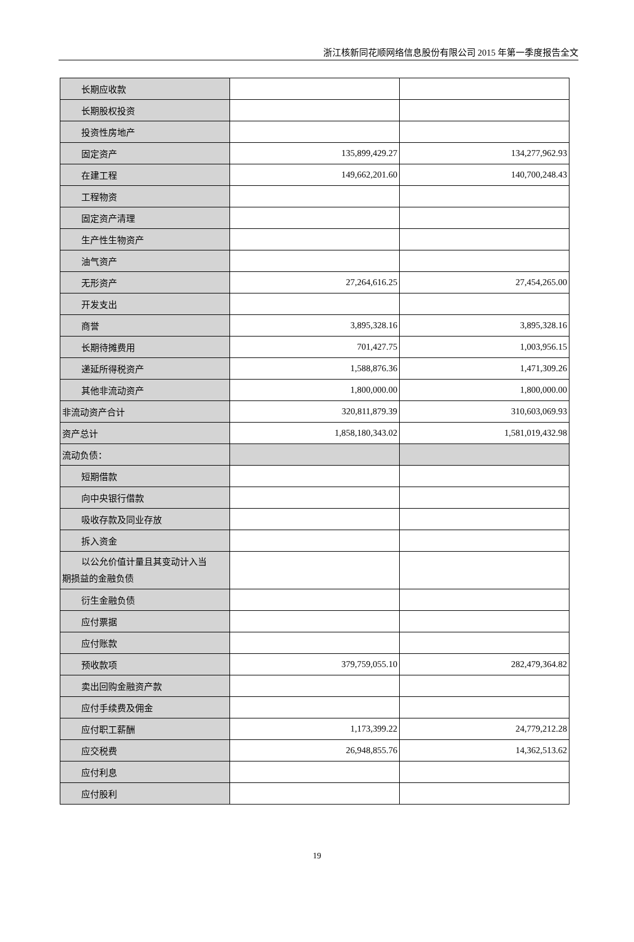浙江核新同花顺网络信息股份有限公司 2015 年第一季度报告全文
| 长期应收款 | | |
| 长期股权投资 | | |
| 投资性房地产 | | |
| 固定资产 | 135,899,429.27 | 134,277,962.93 |
| 在建工程 | 149,662,201.60 | 140,700,248.43 |
| 工程物资 | | |
| 固定资产清理 | | |
| 生产性生物资产 | | |
| 油气资产 | | |
| 无形资产 | 27,264,616.25 | 27,454,265.00 |
| 开发支出 | | |
| 商誉 | 3,895,328.16 | 3,895,328.16 |
| 长期待摊费用 | 701,427.75 | 1,003,956.15 |
| 递延所得税资产 | 1,588,876.36 | 1,471,309.26 |
| 其他非流动资产 | 1,800,000.00 | 1,800,000.00 |
| 非流动资产合计 | 320,811,879.39 | 310,603,069.93 |
| 资产总计 | 1,858,180,343.02 | 1,581,019,432.98 |
| 流动负债： | | |
| 短期借款 | | |
| 向中央银行借款 | | |
| 吸收存款及同业存放 | | |
| 拆入资金 | | |
| 以公允价值计量且其变动计入当 期损益的金融负债 | | |
| 衍生金融负债 | | |
| 应付票据 | | |
| 应付账款 | | |
| 预收款项 | 379,759,055.10 | 282,479,364.82 |
| 卖出回购金融资产款 | | |
| 应付手续费及佣金 | | |
| 应付职工薪酬 | 1,173,399.22 | 24,779,212.28 |
| 应交税费 | 26,948,855.76 | 14,362,513.62 |
| 应付利息 | | |
| 应付股利 | | |
19